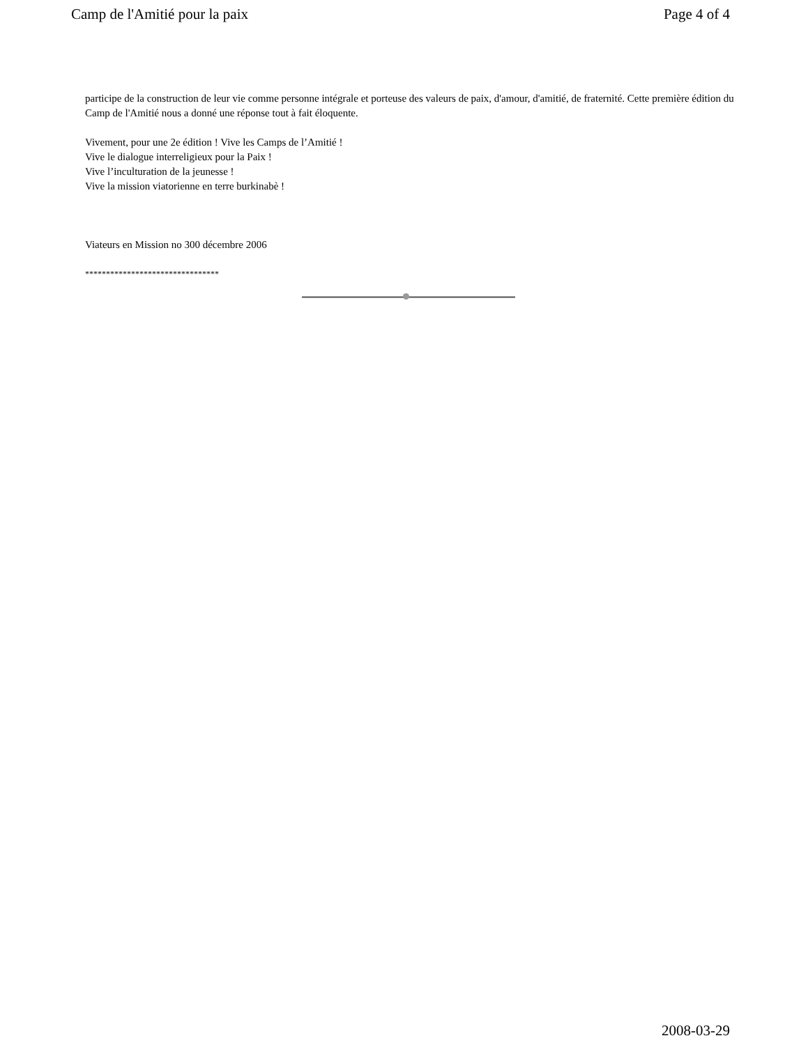Camp de l'Amitié pour la paix Page 4 of 4
participe de la construction de leur vie comme personne intégrale et porteuse des valeurs de paix, d'amour, d'amitié, de fraternité. Cette première édition du Camp de l'Amitié nous a donné une réponse tout à fait éloquente.
Vivement, pour une 2e édition ! Vive les Camps de l’Amitié !
Vive le dialogue interreligieux pour la Paix !
Vive l’inculturation de la jeunesse !
Vive la mission viatorienne en terre burkinabè !
Viateurs en Mission no 300 décembre 2006
********************************
2008-03-29